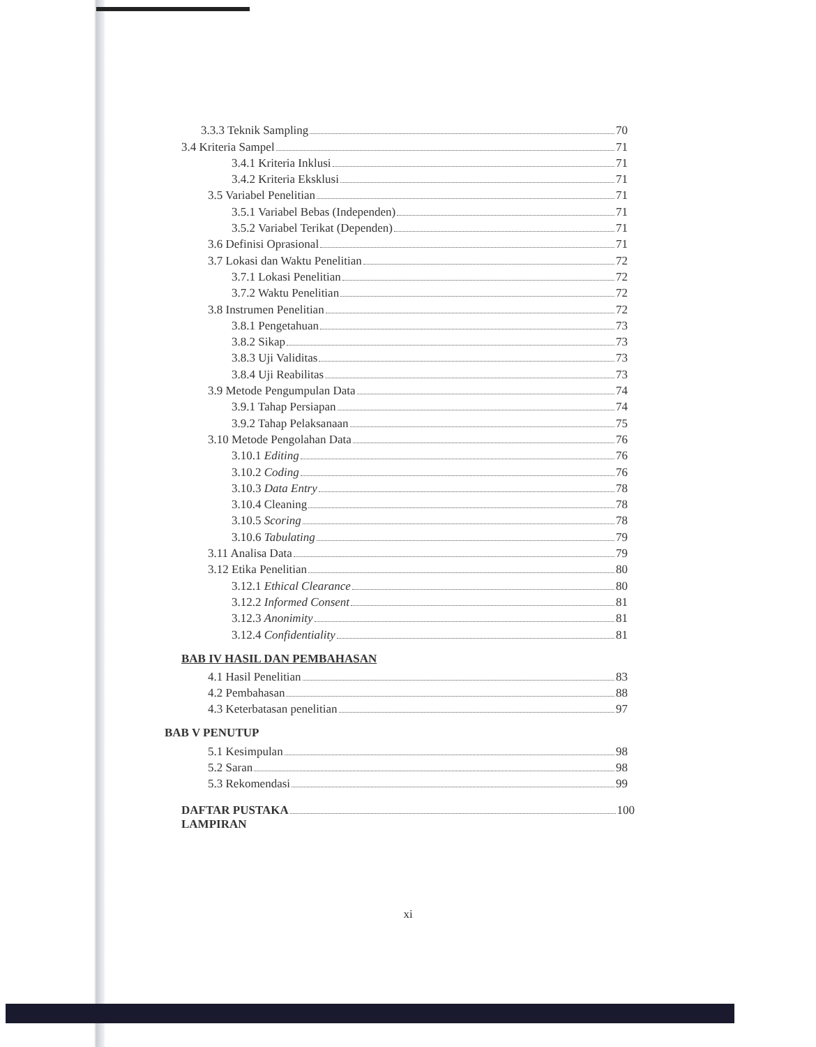3.3.3 Teknik Sampling 70
3.4 Kriteria Sampel 71
3.4.1 Kriteria Inklusi 71
3.4.2 Kriteria Eksklusi 71
3.5 Variabel Penelitian 71
3.5.1 Variabel Bebas (Independen) 71
3.5.2 Variabel Terikat (Dependen) 71
3.6 Definisi Oprasional 71
3.7 Lokasi dan Waktu Penelitian 72
3.7.1 Lokasi Penelitian 72
3.7.2 Waktu Penelitian 72
3.8 Instrumen Penelitian 72
3.8.1 Pengetahuan 73
3.8.2 Sikap 73
3.8.3 Uji Validitas 73
3.8.4 Uji Reabilitas 73
3.9 Metode Pengumpulan Data 74
3.9.1 Tahap Persiapan 74
3.9.2 Tahap Pelaksanaan 75
3.10 Metode Pengolahan Data 76
3.10.1 Editing 76
3.10.2 Coding 76
3.10.3 Data Entry 78
3.10.4 Cleaning 78
3.10.5 Scoring 78
3.10.6 Tabulating 79
3.11 Analisa Data 79
3.12 Etika Penelitian 80
3.12.1 Ethical Clearance 80
3.12.2 Informed Consent 81
3.12.3 Anonimity 81
3.12.4 Confidentiality 81
BAB IV HASIL DAN PEMBAHASAN
4.1 Hasil Penelitian 83
4.2 Pembahasan 88
4.3 Keterbatasan penelitian 97
BAB V PENUTUP
5.1 Kesimpulan 98
5.2 Saran 98
5.3 Rekomendasi 99
DAFTAR PUSTAKA 100
LAMPIRAN
xi